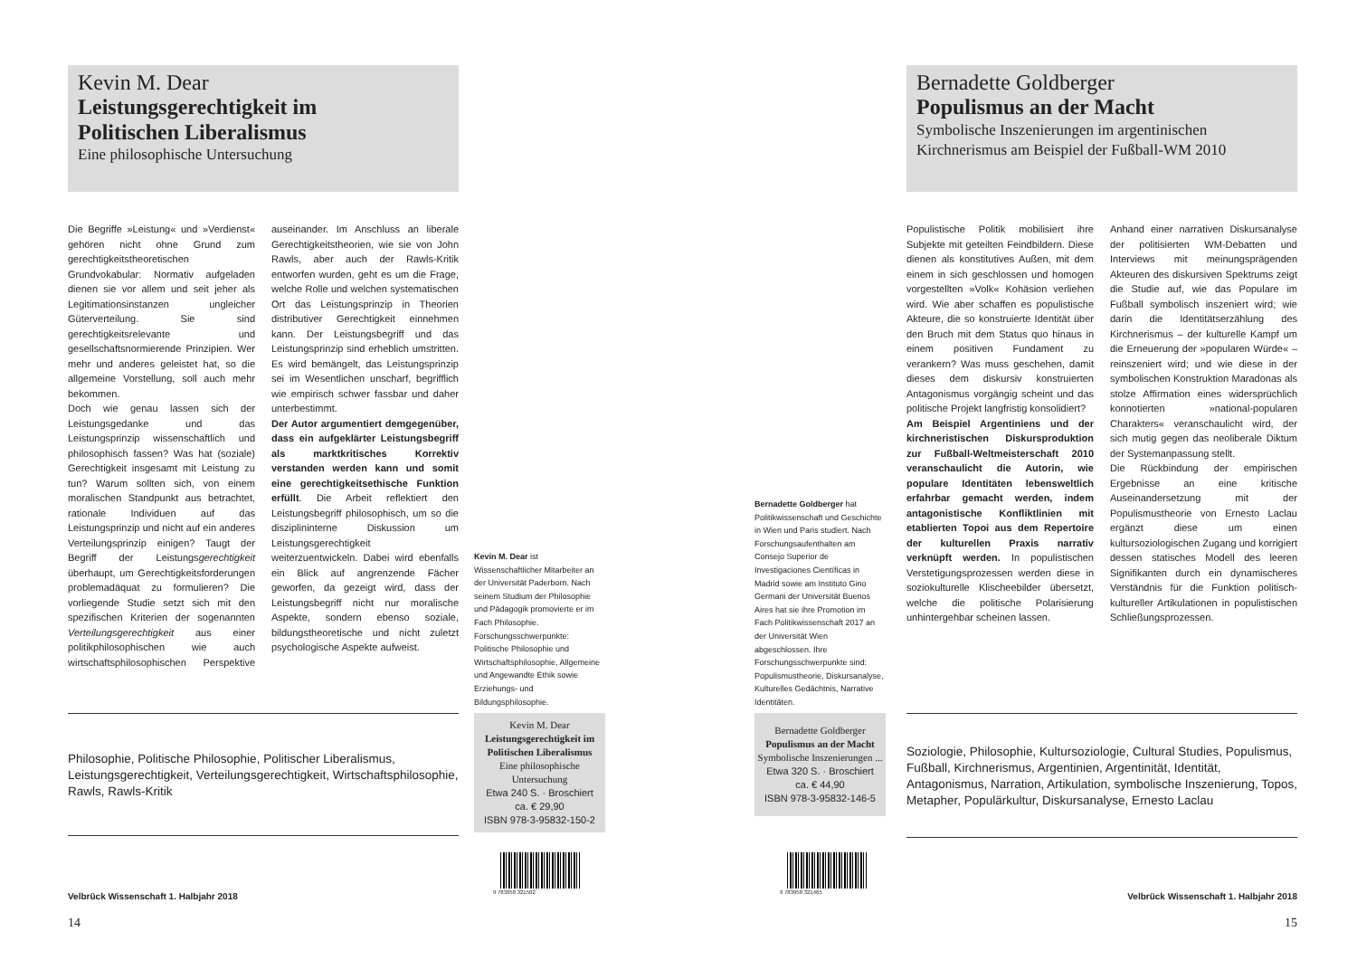Kevin M. Dear
Leistungsgerechtigkeit im
Politischen Liberalismus
Eine philosophische Untersuchung
Die Begriffe »Leistung« und »Verdienst« gehören nicht ohne Grund zum gerechtigkeitstheoretischen Grundvokabular: Normativ aufgeladen dienen sie vor allem und seit jeher als Legitimationsinstanzen ungleicher Güterverteilung. Sie sind gerechtigkeitsrelevante und gesellschaftsnormierende Prinzipien. Wer mehr und anderes geleistet hat, so die allgemeine Vorstellung, soll auch mehr bekommen.
Doch wie genau lassen sich der Leistungsgedanke und das Leistungsprinzip wissenschaftlich und philosophisch fassen? Was hat (soziale) Gerechtigkeit insgesamt mit Leistung zu tun? Warum sollten sich, von einem moralischen Standpunkt aus betrachtet, rationale Individuen auf das Leistungsprinzip und nicht auf ein anderes Verteilungsprinzip einigen? Taugt der Begriff der Leistungsgerechtigkeit überhaupt, um Gerechtigkeitsforderungen problemadäquat zu formulieren? Die vorliegende Studie setzt sich mit den spezifischen Kriterien der sogenannten Verteilungsgerechtigkeit aus einer politikphilosophischen wie auch wirtschaftsphilosophischen Perspektive auseinander. Im Anschluss an liberale Gerechtigkeitstheorien, wie sie von John Rawls, aber auch der Rawls-Kritik entworfen wurden, geht es um die Frage, welche Rolle und welchen systematischen Ort das Leistungsprinzip in Theorien distributiver Gerechtigkeit einnehmen kann. Der Leistungsbegriff und das Leistungsprinzip sind erheblich umstritten. Es wird bemängelt, das Leistungsprinzip sei im Wesentlichen unscharf, begrifflich wie empirisch schwer fassbar und daher unterbestimmt.
Der Autor argumentiert demgegenüber, dass ein aufgeklärter Leistungsbegriff als marktkritisches Korrektiv verstanden werden kann und somit eine gerechtigkeitsethische Funktion erfüllt. Die Arbeit reflektiert den Leistungsbegriff philosophisch, um so die disziplininterne Diskussion um Leistungsgerechtigkeit weiterzuentwickeln. Dabei wird ebenfalls ein Blick auf angrenzende Fächer geworfen, da gezeigt wird, dass der Leistungsbegriff nicht nur moralische Aspekte, sondern ebenso soziale, bildungstheoretische und nicht zuletzt psychologische Aspekte aufweist.
Kevin M. Dear ist Wissenschaftlicher Mitarbeiter an der Universität Paderborn. Nach seinem Studium der Philosophie und Pädagogik promovierte er im Fach Philosophie. Forschungsschwerpunkte: Politische Philosophie und Wirtschaftsphilosophie, Allgemeine und Angewandte Ethik sowie Erziehungs- und Bildungsphilosophie.
Philosophie, Politische Philosophie, Politischer Liberalismus, Leistungsgerechtigkeit, Verteilungsgerechtigkeit, Wirtschaftsphilosophie, Rawls, Rawls-Kritik
Kevin M. Dear
Leistungsgerechtigkeit im Politischen Liberalismus
Eine philosophische
Untersuchung
Etwa 240 S. · Broschiert
ca. € 29,90
ISBN 978-3-95832-150-2
9 783958 321502
Velbrück Wissenschaft 1. Halbjahr 2018
14
Bernadette Goldberger
Populismus an der Macht
Symbolische Inszenierungen im argentinischen Kirchnerismus am Beispiel der Fußball-WM 2010
Bernadette Goldberger hat Politikwissenschaft und Geschichte in Wien und Paris studiert. Nach Forschungsaufenthalten am Consejo Superior de Investigaciones Científicas in Madrid sowie am Instituto Gino Germani der Universität Buenos Aires hat sie ihre Promotion im Fach Politikwissenschaft 2017 an der Universität Wien abgeschlossen. Ihre Forschungsschwerpunkte sind: Populismustheorie, Diskursanalyse, Kulturelles Gedächtnis, Narrative Identitäten.
Populistische Politik mobilisiert ihre Subjekte mit geteilten Feindbildern. Diese dienen als konstitutives Außen, mit dem einem in sich geschlossen und homogen vorgestellten »Volk« Kohäsion verliehen wird. Wie aber schaffen es populistische Akteure, die so konstruierte Identität über den Bruch mit dem Status quo hinaus in einem positiven Fundament zu verankern? Was muss geschehen, damit dieses dem diskursiv konstruierten Antagonismus vorgängig scheint und das politische Projekt langfristig konsolidiert?
Am Beispiel Argentiniens und der kirchneristischen Diskursproduktion zur Fußball-Weltmeisterschaft 2010 veranschaulicht die Autorin, wie populare Identitäten lebensweltlich erfahrbar gemacht werden, indem antagonistische Konfliktlinien mit etablierten Topoi aus dem Repertoire der kulturellen Praxis narrativ verknüpft werden. In populistischen Verstetigungsprozessen werden diese in soziokulturelle Klischeebilder übersetzt, welche die politische Polarisierung unhintergehbar scheinen lassen.
Anhand einer narrativen Diskursanalyse der politisierten WM-Debatten und Interviews mit meinungsprägenden Akteuren des diskursiven Spektrums zeigt die Studie auf, wie das Populare im Fußball symbolisch inszeniert wird; wie darin die Identitätserzählung des Kirchnerismus – der kulturelle Kampf um die Erneuerung der »popularen Würde« – reinszeniert wird; und wie diese in der symbolischen Konstruktion Maradonas als stolze Affirmation eines widersprüchlich konnotierten »national-popularen Charakters« veranschaulicht wird, der sich mutig gegen das neoliberale Diktum der Systemanpassung stellt.
Die Rückbindung der empirischen Ergebnisse an eine kritische Auseinandersetzung mit der Populismustheorie von Ernesto Laclau ergänzt diese um einen kultursoziologischen Zugang und korrigiert dessen statisches Modell des leeren Signifikanten durch ein dynamischeres Verständnis für die Funktion politisch-kultureller Artikulationen in populistischen Schließungsprozessen.
Bernadette Goldberger
Populismus an der Macht
Symbolische Inszenierungen ...
Etwa 320 S. · Broschiert
ca. € 44,90
ISBN 978-3-95832-146-5
9 783958 321465
Soziologie, Philosophie, Kultursoziologie, Cultural Studies, Populismus, Fußball, Kirchnerismus, Argentinien, Argentinität, Identität, Antagonismus, Narration, Artikulation, symbolische Inszenierung, Topos, Metapher, Populärkultur, Diskursanalyse, Ernesto Laclau
Velbrück Wissenschaft 1. Halbjahr 2018
15